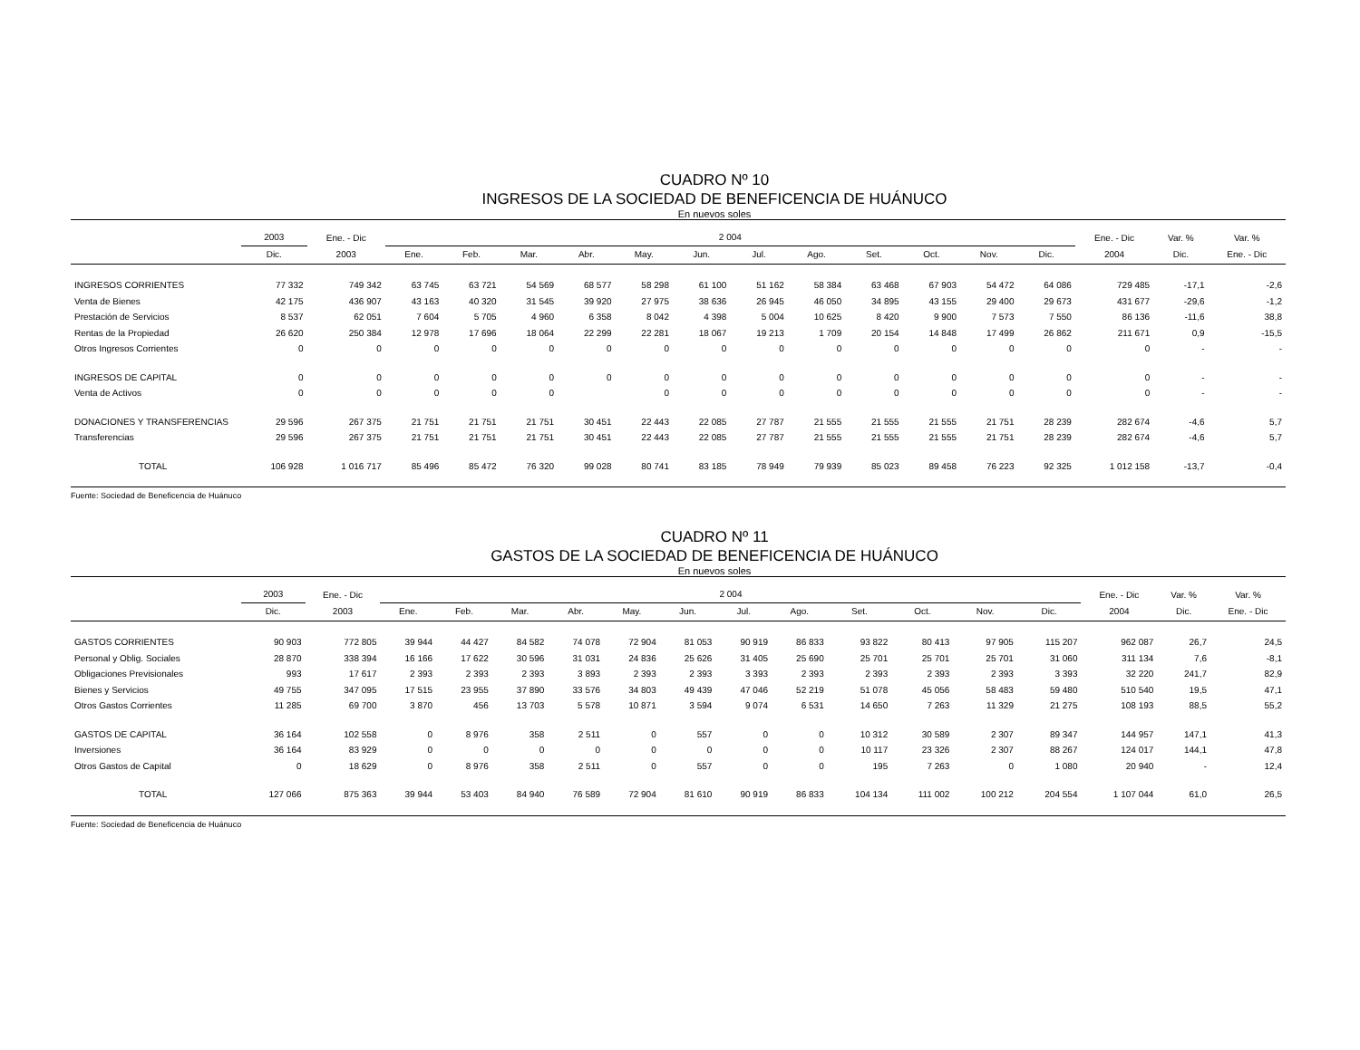CUADRO Nº 10
INGRESOS DE LA SOCIEDAD DE BENEFICENCIA DE HUÁNUCO
En nuevos soles
| | 2003 | Ene. - Dic | 2 004 | | | | | | | | | | | | Ene. - Dic | Var. % | Var. % |
| --- | --- | --- | --- | --- | --- | --- | --- | --- | --- | --- | --- | --- | --- | --- | --- | --- | --- |
| | Dic. | 2003 | Ene. | Feb. | Mar. | Abr. | May. | Jun. | Jul. | Ago. | Set. | Oct. | Nov. | Dic. | 2004 | Dic. | Ene. - Dic |
| INGRESOS CORRIENTES | 77 332 | 749 342 | 63 745 | 63 721 | 54 569 | 68 577 | 58 298 | 61 100 | 51 162 | 58 384 | 63 468 | 67 903 | 54 472 | 64 086 | 729 485 | -17,1 | -2,6 |
| Venta de Bienes | 42 175 | 436 907 | 43 163 | 40 320 | 31 545 | 39 920 | 27 975 | 38 636 | 26 945 | 46 050 | 34 895 | 43 155 | 29 400 | 29 673 | 431 677 | -29,6 | -1,2 |
| Prestación de Servicios | 8 537 | 62 051 | 7 604 | 5 705 | 4 960 | 6 358 | 8 042 | 4 398 | 5 004 | 10 625 | 8 420 | 9 900 | 7 573 | 7 550 | 86 136 | -11,6 | 38,8 |
| Rentas de la Propiedad | 26 620 | 250 384 | 12 978 | 17 696 | 18 064 | 22 299 | 22 281 | 18 067 | 19 213 | 1 709 | 20 154 | 14 848 | 17 499 | 26 862 | 211 671 | 0,9 | -15,5 |
| Otros Ingresos Corrientes | 0 | 0 | 0 | 0 | 0 | 0 | 0 | 0 | 0 | 0 | 0 | 0 | 0 | 0 | 0 | - | - |
| INGRESOS DE CAPITAL | 0 | 0 | 0 | 0 | 0 | 0 | 0 | 0 | 0 | 0 | 0 | 0 | 0 | 0 | 0 | - | - |
| Venta de Activos | 0 | 0 | 0 | 0 | 0 | | 0 | 0 | 0 | 0 | 0 | 0 | 0 | 0 | 0 | - | - |
| DONACIONES Y TRANSFERENCIAS | 29 596 | 267 375 | 21 751 | 21 751 | 21 751 | 30 451 | 22 443 | 22 085 | 27 787 | 21 555 | 21 555 | 21 555 | 21 751 | 28 239 | 282 674 | -4,6 | 5,7 |
| Transferencias | 29 596 | 267 375 | 21 751 | 21 751 | 21 751 | 30 451 | 22 443 | 22 085 | 27 787 | 21 555 | 21 555 | 21 555 | 21 751 | 28 239 | 282 674 | -4,6 | 5,7 |
| TOTAL | 106 928 | 1 016 717 | 85 496 | 85 472 | 76 320 | 99 028 | 80 741 | 83 185 | 78 949 | 79 939 | 85 023 | 89 458 | 76 223 | 92 325 | 1 012 158 | -13,7 | -0,4 |
Fuente: Sociedad de Beneficencia de Huánuco
CUADRO Nº 11
GASTOS DE LA SOCIEDAD DE BENEFICENCIA DE HUÁNUCO
En nuevos soles
| | 2003 | Ene. - Dic | 2 004 | | | | | | | | | | | | Ene. - Dic | Var. % | Var. % |
| --- | --- | --- | --- | --- | --- | --- | --- | --- | --- | --- | --- | --- | --- | --- | --- | --- | --- |
| | Dic. | 2003 | Ene. | Feb. | Mar. | Abr. | May. | Jun. | Jul. | Ago. | Set. | Oct. | Nov. | Dic. | 2004 | Dic. | Ene. - Dic |
| GASTOS CORRIENTES | 90 903 | 772 805 | 39 944 | 44 427 | 84 582 | 74 078 | 72 904 | 81 053 | 90 919 | 86 833 | 93 822 | 80 413 | 97 905 | 115 207 | 962 087 | 26,7 | 24,5 |
| Personal y Oblig. Sociales | 28 870 | 338 394 | 16 166 | 17 622 | 30 596 | 31 031 | 24 836 | 25 626 | 31 405 | 25 690 | 25 701 | 25 701 | 25 701 | 31 060 | 311 134 | 7,6 | -8,1 |
| Obligaciones Previsionales | 993 | 17 617 | 2 393 | 2 393 | 2 393 | 3 893 | 2 393 | 2 393 | 3 393 | 2 393 | 2 393 | 2 393 | 2 393 | 3 393 | 32 220 | 241,7 | 82,9 |
| Bienes y Servicios | 49 755 | 347 095 | 17 515 | 23 955 | 37 890 | 33 576 | 34 803 | 49 439 | 47 046 | 52 219 | 51 078 | 45 056 | 58 483 | 59 480 | 510 540 | 19,5 | 47,1 |
| Otros Gastos Corrientes | 11 285 | 69 700 | 3 870 | 456 | 13 703 | 5 578 | 10 871 | 3 594 | 9 074 | 6 531 | 14 650 | 7 263 | 11 329 | 21 275 | 108 193 | 88,5 | 55,2 |
| GASTOS DE CAPITAL | 36 164 | 102 558 | 0 | 8 976 | 358 | 2 511 | 0 | 557 | 0 | 0 | 10 312 | 30 589 | 2 307 | 89 347 | 144 957 | 147,1 | 41,3 |
| Inversiones | 36 164 | 83 929 | 0 | 0 | 0 | 0 | 0 | 0 | 0 | 0 | 10 117 | 23 326 | 2 307 | 88 267 | 124 017 | 144,1 | 47,8 |
| Otros Gastos de Capital | 0 | 18 629 | 0 | 8 976 | 358 | 2 511 | 0 | 557 | 0 | 0 | 195 | 7 263 | 0 | 1 080 | 20 940 | - | 12,4 |
| TOTAL | 127 066 | 875 363 | 39 944 | 53 403 | 84 940 | 76 589 | 72 904 | 81 610 | 90 919 | 86 833 | 104 134 | 111 002 | 100 212 | 204 554 | 1 107 044 | 61,0 | 26,5 |
Fuente: Sociedad de Beneficencia de Huánuco